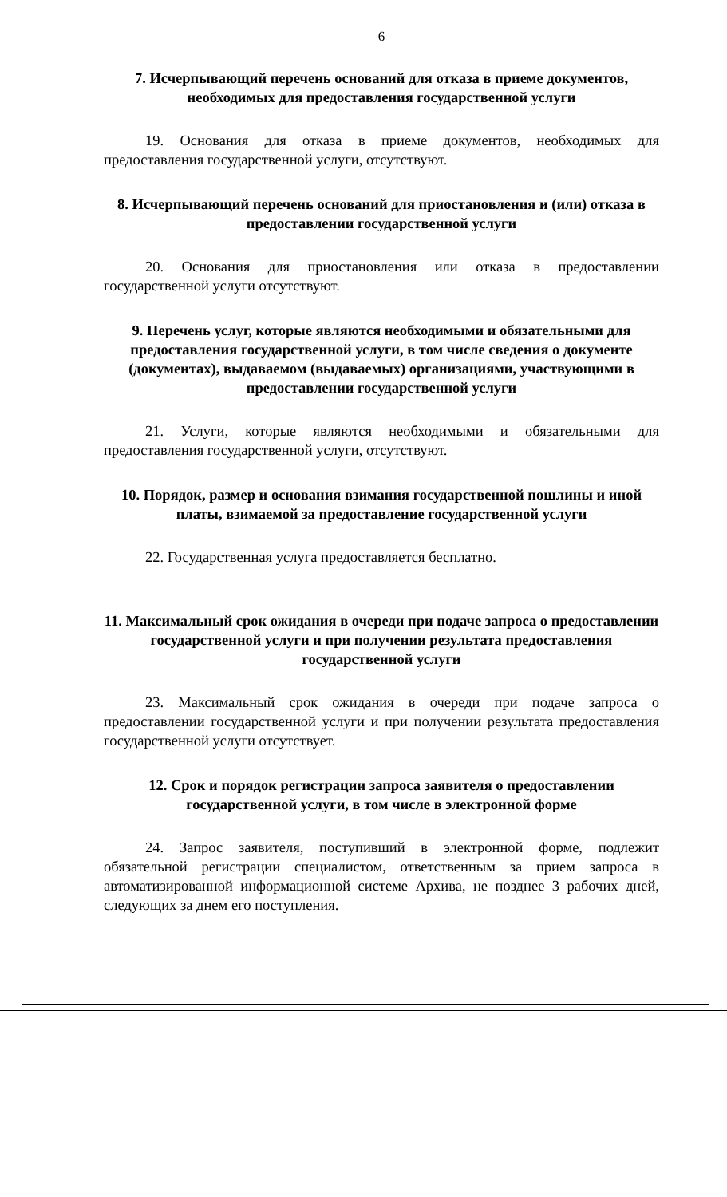6
7. Исчерпывающий перечень оснований для отказа в приеме документов, необходимых для предоставления государственной услуги
19. Основания для отказа в приеме документов, необходимых для предоставления государственной услуги, отсутствуют.
8. Исчерпывающий перечень оснований для приостановления и (или) отказа в предоставлении государственной услуги
20. Основания для приостановления или отказа в предоставлении государственной услуги отсутствуют.
9. Перечень услуг, которые являются необходимыми и обязательными для предоставления государственной услуги, в том числе сведения о документе (документах), выдаваемом (выдаваемых) организациями, участвующими в предоставлении государственной услуги
21. Услуги, которые являются необходимыми и обязательными для предоставления государственной услуги, отсутствуют.
10. Порядок, размер и основания взимания государственной пошлины и иной платы, взимаемой за предоставление государственной услуги
22. Государственная услуга предоставляется бесплатно.
11. Максимальный срок ожидания в очереди при подаче запроса о предоставлении государственной услуги и при получении результата предоставления государственной услуги
23. Максимальный срок ожидания в очереди при подаче запроса о предоставлении государственной услуги и при получении результата предоставления государственной услуги отсутствует.
12. Срок и порядок регистрации запроса заявителя о предоставлении государственной услуги, в том числе в электронной форме
24. Запрос заявителя, поступивший в электронной форме, подлежит обязательной регистрации специалистом, ответственным за прием запроса в автоматизированной информационной системе Архива, не позднее 3 рабочих дней, следующих за днем его поступления.